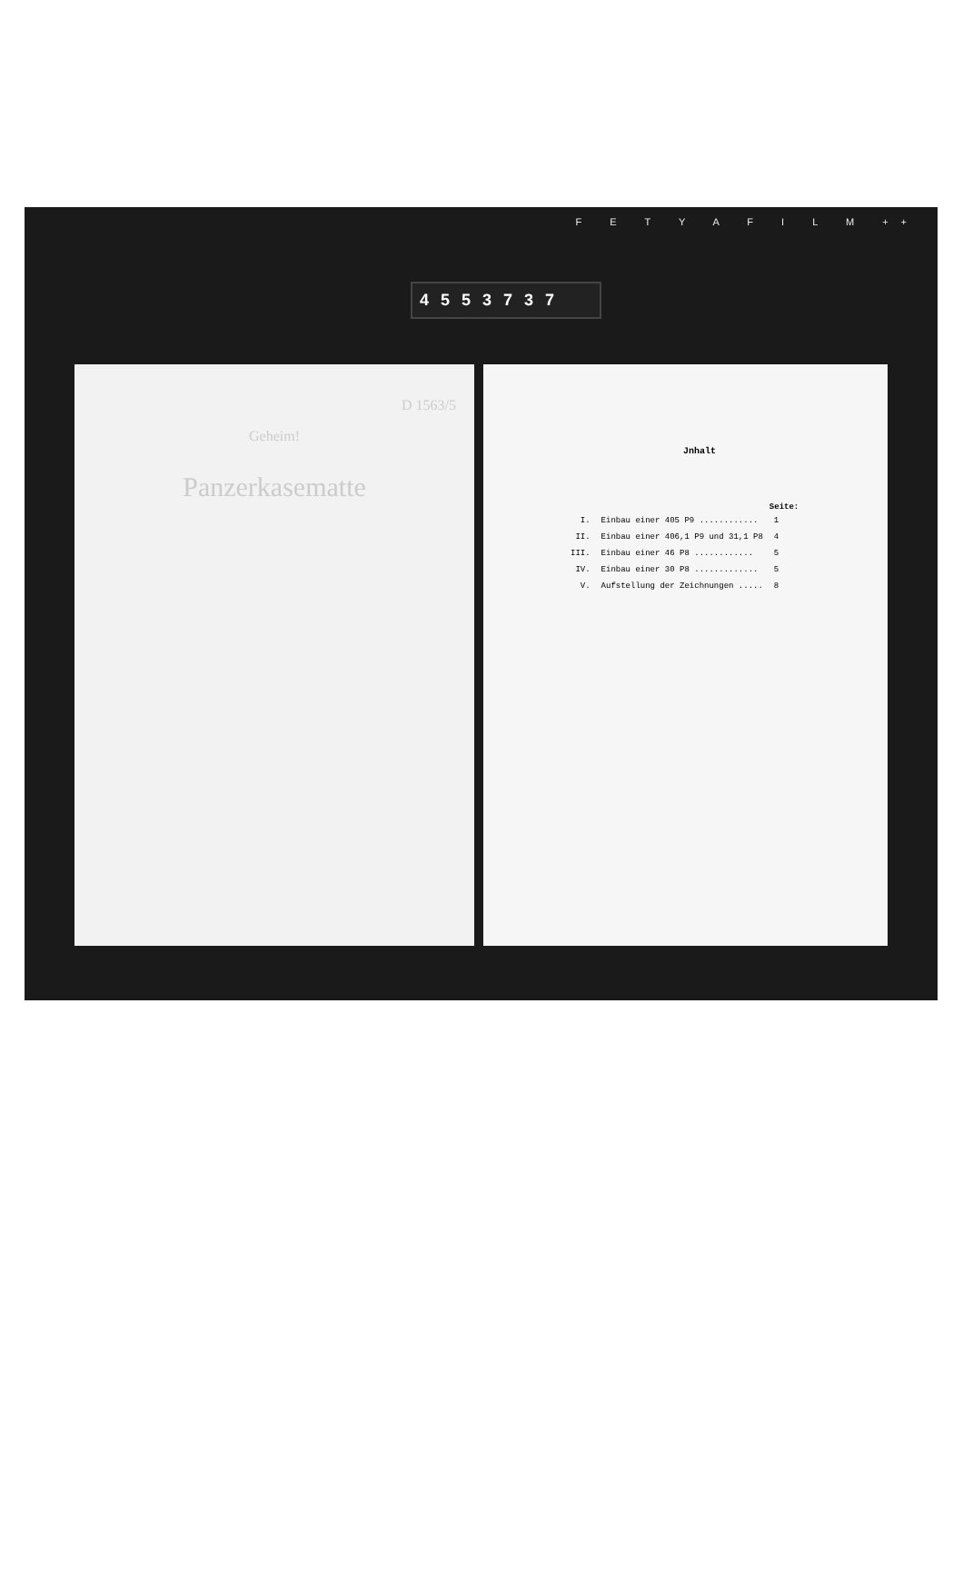F E T Y A F I L M ++
4 5 5 3 7 3 7
D 1563/5
Geheim!
Panzerkasematte
Jnhalt
| | | Seite: |
| --- | --- | --- |
| I. | Einbau einer 405 P9 ............ | 1 |
| II. | Einbau einer 406,1 P9 und 31,1 P8 | 4 |
| III. | Einbau einer 46 P8 ............ | 5 |
| IV. | Einbau einer 30 P8 ............. | 5 |
| V. | Aufstellung der Zeichnungen ..... | 8 |